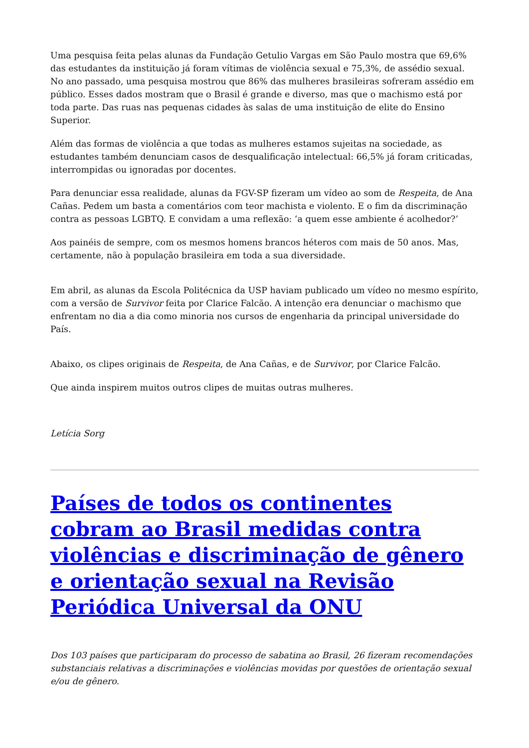Uma pesquisa feita pelas alunas da Fundação Getulio Vargas em São Paulo mostra que 69,6% das estudantes da instituição já foram vítimas de violência sexual e 75,3%, de assédio sexual. No ano passado, uma pesquisa mostrou que 86% das mulheres brasileiras sofreram assédio em público. Esses dados mostram que o Brasil é grande e diverso, mas que o machismo está por toda parte. Das ruas nas pequenas cidades às salas de uma instituição de elite do Ensino Superior.
Além das formas de violência a que todas as mulheres estamos sujeitas na sociedade, as estudantes também denunciam casos de desqualificação intelectual: 66,5% já foram criticadas, interrompidas ou ignoradas por docentes.
Para denunciar essa realidade, alunas da FGV-SP fizeram um vídeo ao som de Respeita, de Ana Cañas. Pedem um basta a comentários com teor machista e violento. E o fim da discriminação contra as pessoas LGBTQ. E convidam a uma reflexão: ‘a quem esse ambiente é acolhedor?’
Aos painéis de sempre, com os mesmos homens brancos héteros com mais de 50 anos. Mas, certamente, não à população brasileira em toda a sua diversidade.
Em abril, as alunas da Escola Politécnica da USP haviam publicado um vídeo no mesmo espírito, com a versão de Survivor feita por Clarice Falcão. A intenção era denunciar o machismo que enfrentam no dia a dia como minoria nos cursos de engenharia da principal universidade do País.
Abaixo, os clipes originais de Respeita, de Ana Cañas, e de Survivor, por Clarice Falcão.
Que ainda inspirem muitos outros clipes de muitas outras mulheres.
Letícia Sorg
Países de todos os continentes cobram ao Brasil medidas contra violências e discriminação de gênero e orientação sexual na Revisão Periódica Universal da ONU
Dos 103 países que participaram do processo de sabatina ao Brasil, 26 fizeram recomendações substanciais relativas a discriminações e violências movidas por questões de orientação sexual e/ou de gênero.